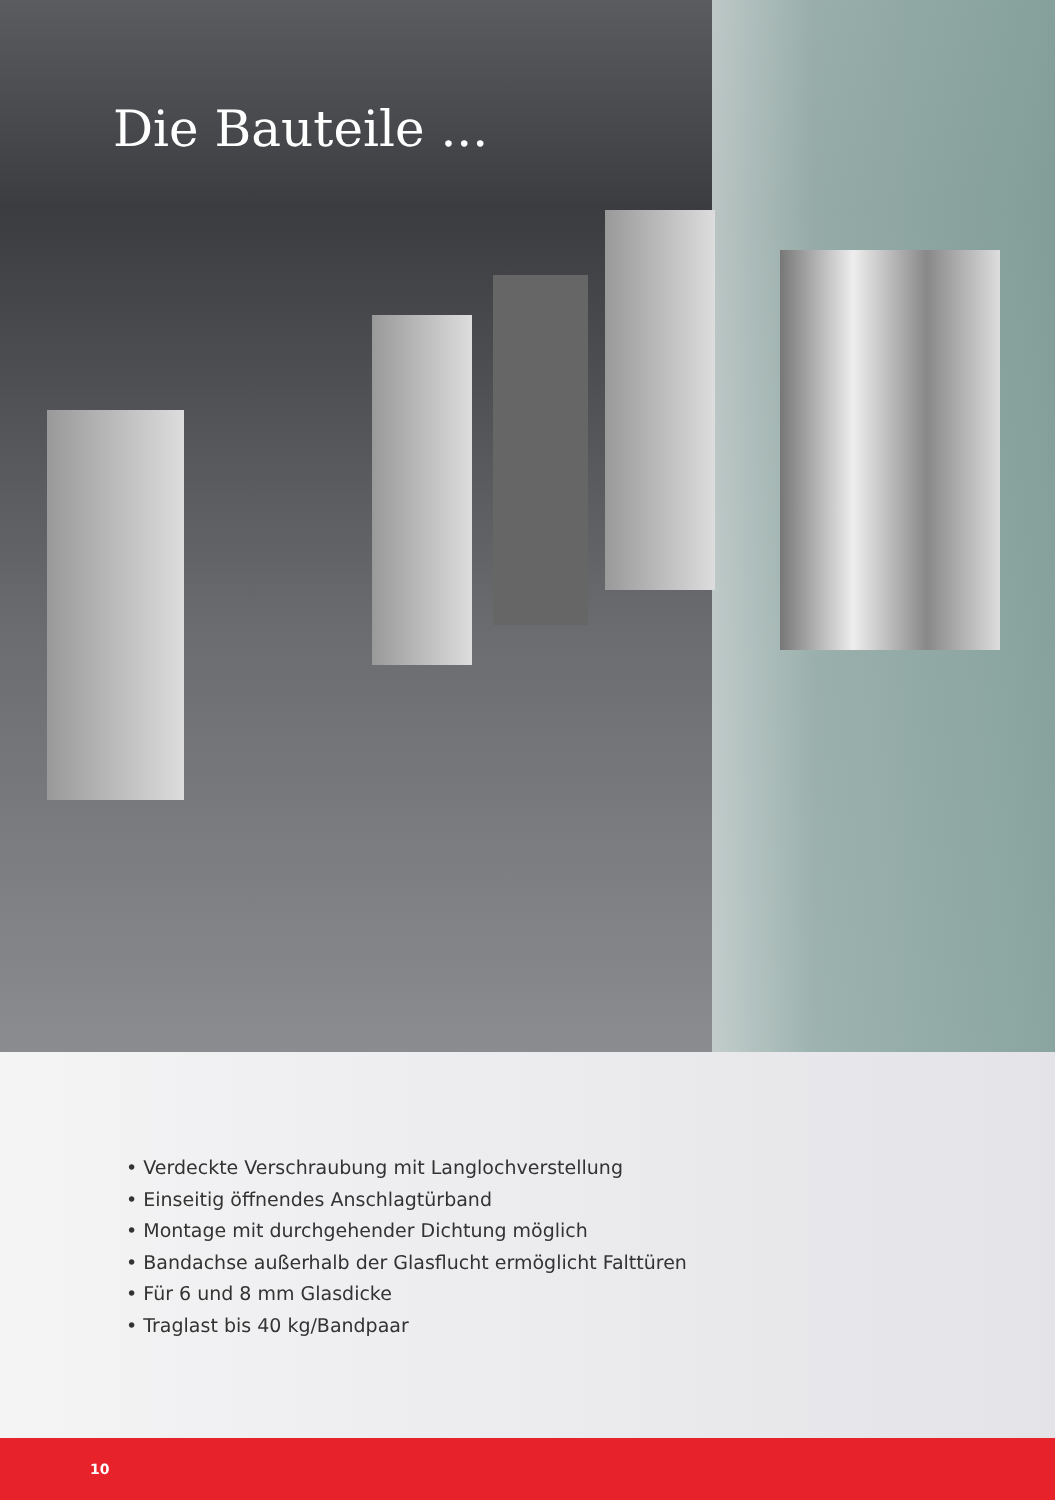Die Bauteile ...
• Verdeckte Verschraubung mit Langlochverstellung
• Einseitig öffnendes Anschlagtürband
• Montage mit durchgehender Dichtung möglich
• Bandachse außerhalb der Glasflucht ermöglicht Falttüren
• Für 6 und 8 mm Glasdicke
• Traglast bis 40 kg/Bandpaar
10